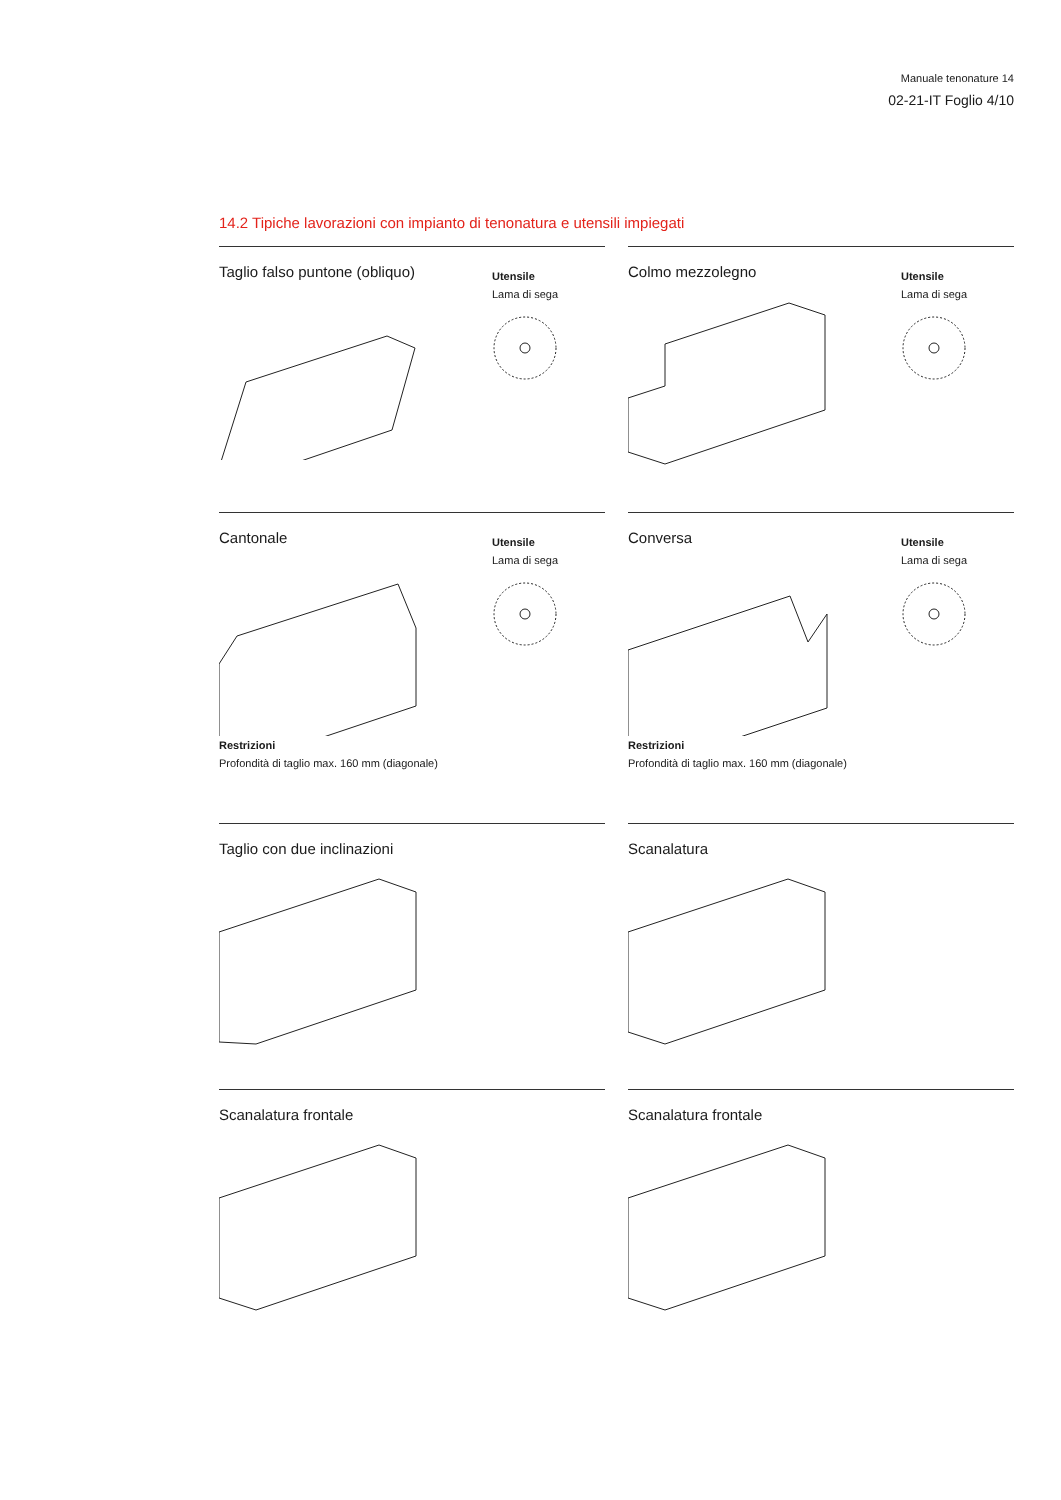Manuale tenonature 14
02-21-IT Foglio 4/10
14.2 Tipiche lavorazioni con impianto di tenonatura e utensili impiegati
Taglio falso puntone (obliquo)
Utensile
Lama di sega
Colmo mezzolegno
Utensile
Lama di sega
Cantonale
Utensile
Lama di sega
Restrizioni
Profondità di taglio max. 160 mm (diagonale)
Conversa
Utensile
Lama di sega
Restrizioni
Profondità di taglio max. 160 mm (diagonale)
Taglio con due inclinazioni
Scanalatura
Scanalatura frontale
Scanalatura frontale